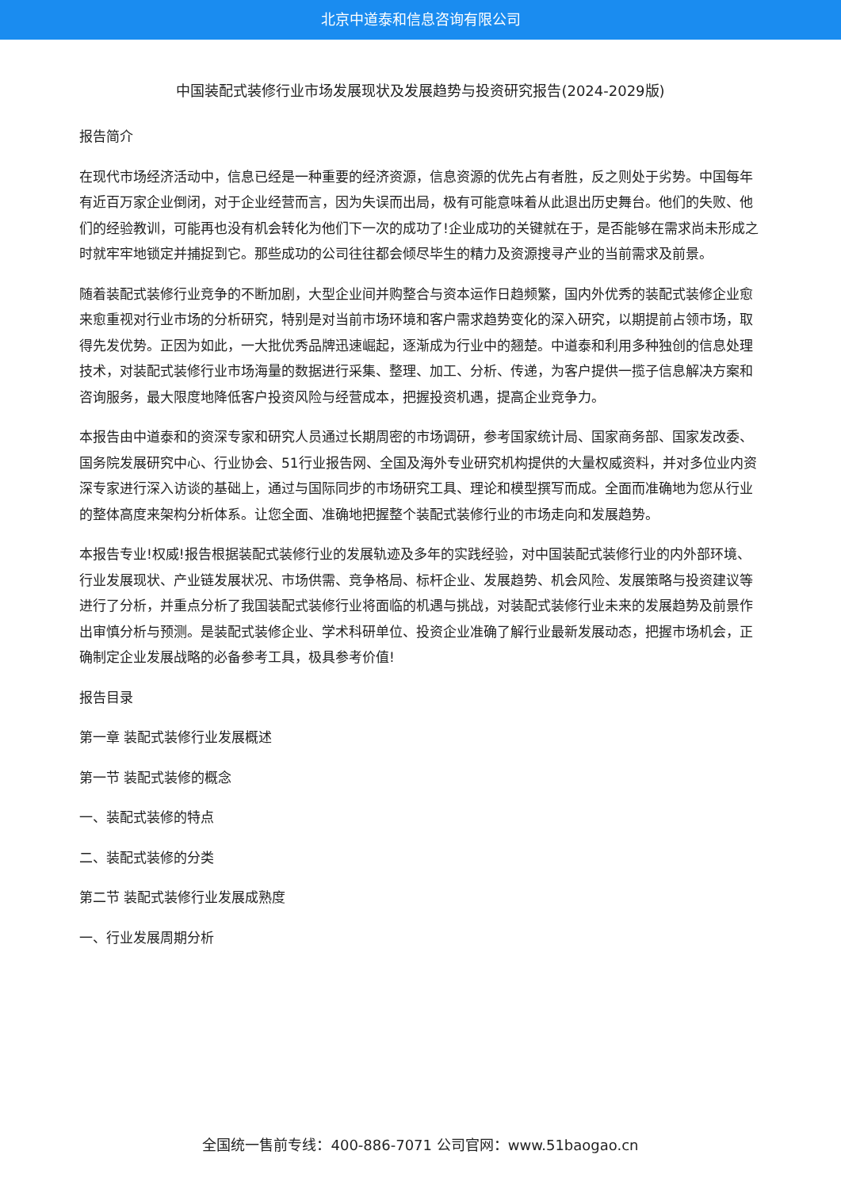北京中道泰和信息咨询有限公司
中国装配式装修行业市场发展现状及发展趋势与投资研究报告(2024-2029版)
报告简介
在现代市场经济活动中，信息已经是一种重要的经济资源，信息资源的优先占有者胜，反之则处于劣势。中国每年有近百万家企业倒闭，对于企业经营而言，因为失误而出局，极有可能意味着从此退出历史舞台。他们的失败、他们的经验教训，可能再也没有机会转化为他们下一次的成功了!企业成功的关键就在于，是否能够在需求尚未形成之时就牢牢地锁定并捕捉到它。那些成功的公司往往都会倾尽毕生的精力及资源搜寻产业的当前需求及前景。
随着装配式装修行业竞争的不断加剧，大型企业间并购整合与资本运作日趋频繁，国内外优秀的装配式装修企业愈来愈重视对行业市场的分析研究，特别是对当前市场环境和客户需求趋势变化的深入研究，以期提前占领市场，取得先发优势。正因为如此，一大批优秀品牌迅速崛起，逐渐成为行业中的翘楚。中道泰和利用多种独创的信息处理技术，对装配式装修行业市场海量的数据进行采集、整理、加工、分析、传递，为客户提供一揽子信息解决方案和咨询服务，最大限度地降低客户投资风险与经营成本，把握投资机遇，提高企业竞争力。
本报告由中道泰和的资深专家和研究人员通过长期周密的市场调研，参考国家统计局、国家商务部、国家发改委、国务院发展研究中心、行业协会、51行业报告网、全国及海外专业研究机构提供的大量权威资料，并对多位业内资深专家进行深入访谈的基础上，通过与国际同步的市场研究工具、理论和模型撰写而成。全面而准确地为您从行业的整体高度来架构分析体系。让您全面、准确地把握整个装配式装修行业的市场走向和发展趋势。
本报告专业!权威!报告根据装配式装修行业的发展轨迹及多年的实践经验，对中国装配式装修行业的内外部环境、行业发展现状、产业链发展状况、市场供需、竞争格局、标杆企业、发展趋势、机会风险、发展策略与投资建议等进行了分析，并重点分析了我国装配式装修行业将面临的机遇与挑战，对装配式装修行业未来的发展趋势及前景作出审慎分析与预测。是装配式装修企业、学术科研单位、投资企业准确了解行业最新发展动态，把握市场机会，正确制定企业发展战略的必备参考工具，极具参考价值!
报告目录
第一章 装配式装修行业发展概述
第一节 装配式装修的概念
一、装配式装修的特点
二、装配式装修的分类
第二节 装配式装修行业发展成熟度
一、行业发展周期分析
全国统一售前专线：400-886-7071 公司官网：www.51baogao.cn